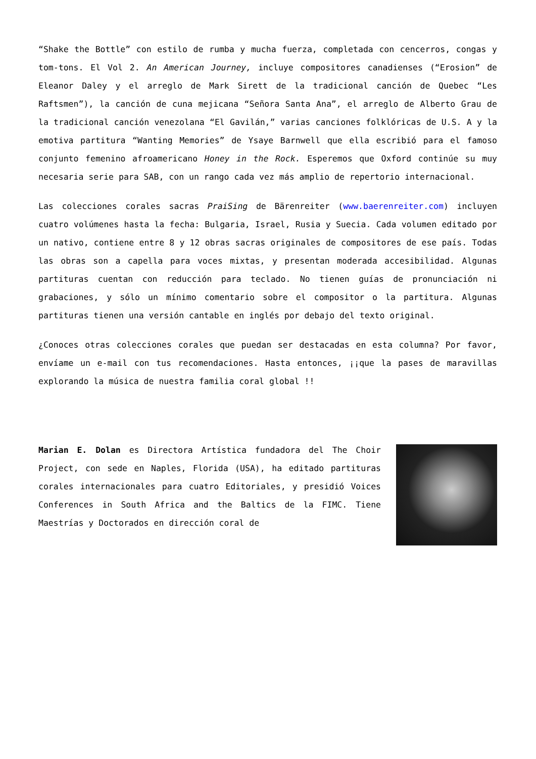“Shake the Bottle” con estilo de rumba y mucha fuerza, completada con cencerros, congas y tom-tons. El Vol 2. An American Journey, incluye compositores canadienses (“Erosion” de Eleanor Daley y el arreglo de Mark Sirett de la tradicional canción de Quebec “Les Raftsmen”), la canción de cuna mejicana “Señora Santa Ana”, el arreglo de Alberto Grau de la tradicional canción venezolana “El Gavilán,” varias canciones folklóricas de U.S. A y la emotiva partitura “Wanting Memories” de Ysaye Barnwell que ella escribió para el famoso conjunto femenino afroamericano Honey in the Rock. Esperemos que Oxford continúe su muy necesaria serie para SAB, con un rango cada vez más amplio de repertorio internacional.
Las colecciones corales sacras PraiSing de Bärenreiter (www.baerenreiter.com) incluyen cuatro volúmenes hasta la fecha: Bulgaria, Israel, Rusia y Suecia. Cada volumen editado por un nativo, contiene entre 8 y 12 obras sacras originales de compositores de ese país. Todas las obras son a capella para voces mixtas, y presentan moderada accesibilidad. Algunas partituras cuentan con reducción para teclado. No tienen guías de pronunciación ni grabaciones, y sólo un mínimo comentario sobre el compositor o la partitura. Algunas partituras tienen una versión cantable en inglés por debajo del texto original.
¿Conoces otras colecciones corales que puedan ser destacadas en esta columna? Por favor, envíame un e-mail con tus recomendaciones. Hasta entonces, ¡¡que la pases de maravillas explorando la música de nuestra familia coral global !!
Marian E. Dolan es Directora Artística fundadora del The Choir Project, con sede en Naples, Florida (USA), ha editado partituras corales internacionales para cuatro Editoriales, y presidió Voices Conferences in South Africa and the Baltics de la FIMC. Tiene Maestrías y Doctorados en dirección coral de